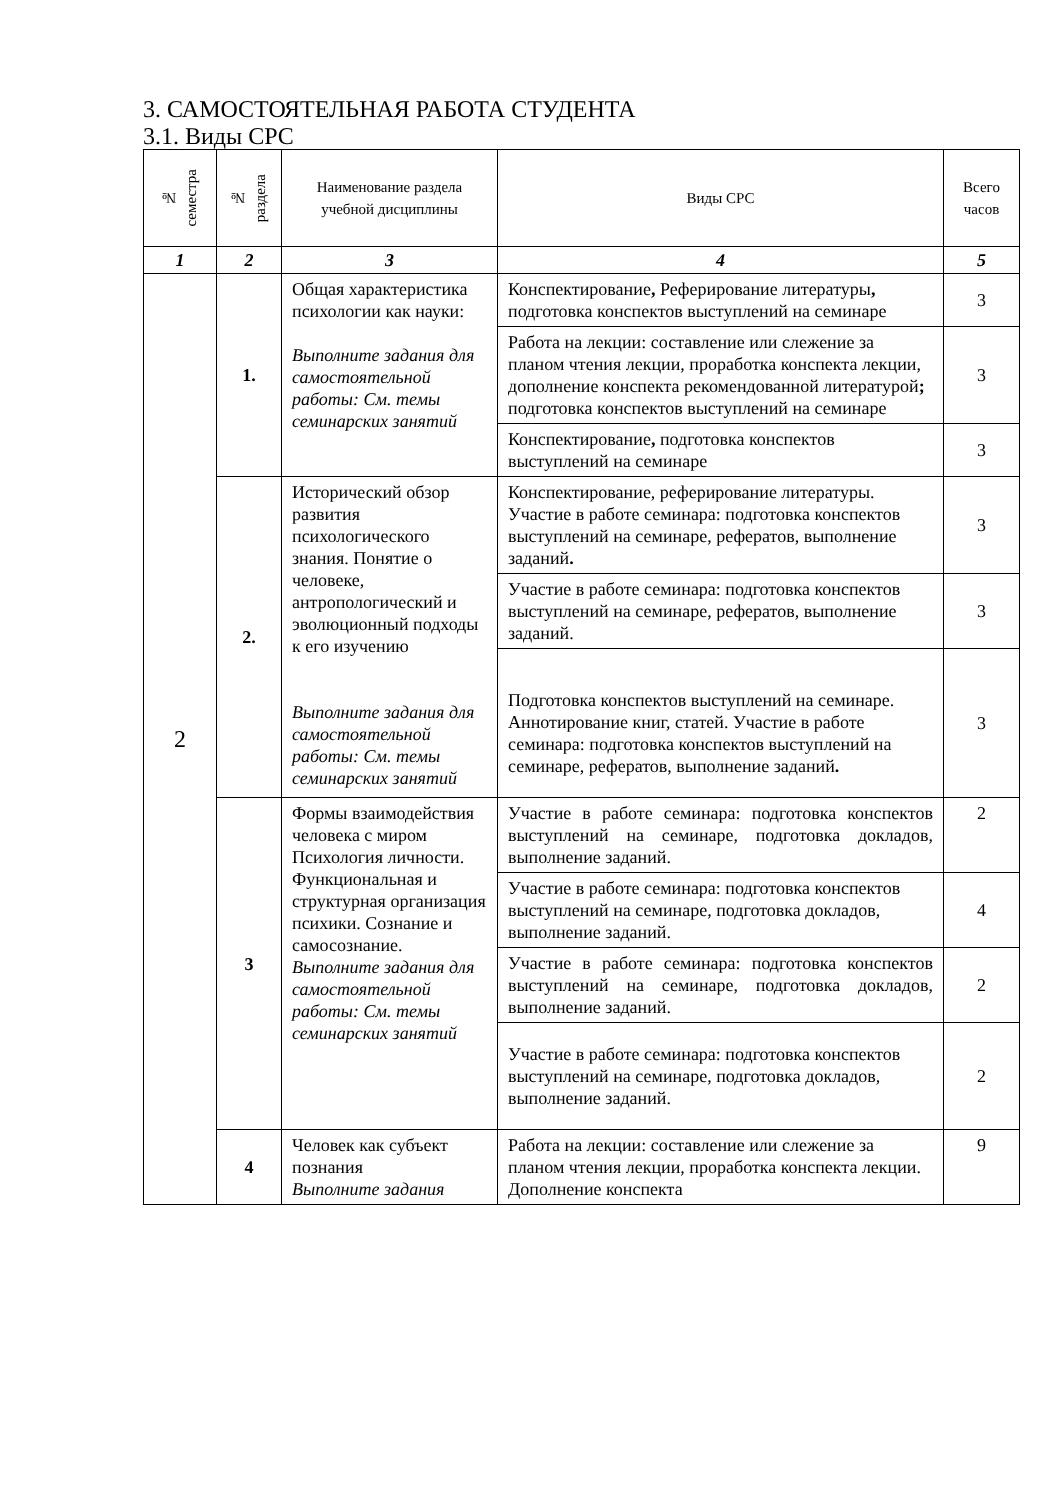3. САМОСТОЯТЕЛЬНАЯ РАБОТА СТУДЕНТА
3.1. Виды СРС
| № семестра | № раздела | Наименование раздела учебной дисциплины | Виды СРС | Всего часов |
| --- | --- | --- | --- | --- |
| 1 | 2 | 3 | 4 | 5 |
| 2 | 1. | Общая характеристика психологии как науки: Выполните задания для самостоятельной работы: См. темы семинарских занятий | Конспектирование , Реферирование литературы , подготовка конспектов выступлений на семинаре | 3 |
| | | | Работа на лекции: составление или слежение за планом чтения лекции, проработка конспекта лекции, дополнение конспекта рекомендованной литературой ; подготовка конспектов выступлений на семинаре | 3 |
| | | | Конспектирование , подготовка конспектов выступлений на семинаре | 3 |
| | 2. | Исторический обзор развития психологического знания. Понятие о человеке, антропологический и эволюционный подходы к его изучению Выполните задания для самостоятельной работы: См. темы семинарских занятий | Конспектирование, реферирование литературы. Участие в работе семинара: подготовка конспектов выступлений на семинаре, рефератов, выполнение заданий . | 3 |
| | | | Участие в работе семинара: подготовка конспектов выступлений на семинаре, рефератов, выполнение заданий. | 3 |
| | | | Подготовка конспектов выступлений на семинаре. Аннотирование книг, статей. Участие в работе семинара: подготовка конспектов выступлений на семинаре, рефератов, выполнение заданий . | 3 |
| | 3 | Формы взаимодействия человека с миром Психология личности. Функциональная и структурная организация психики. Сознание и самосознание. Выполните задания для самостоятельной работы: См. темы семинарских занятий | Участие в работе семинара: подготовка конспектов выступлений на семинаре, подготовка докладов, выполнение заданий. | 2 |
| | | | Участие в работе семинара: подготовка конспектов выступлений на семинаре, подготовка докладов, выполнение заданий. | 4 |
| | | | Участие в работе семинара: подготовка конспектов выступлений на семинаре, подготовка докладов, выполнение заданий. | 2 |
| | | | Участие в работе семинара: подготовка конспектов выступлений на семинаре, подготовка докладов, выполнение заданий. | 2 |
| | 4 | Человек как субъект познания Выполните задания | Работа на лекции: составление или слежение за планом чтения лекции, проработка конспекта лекции. Дополнение конспекта | 9 |